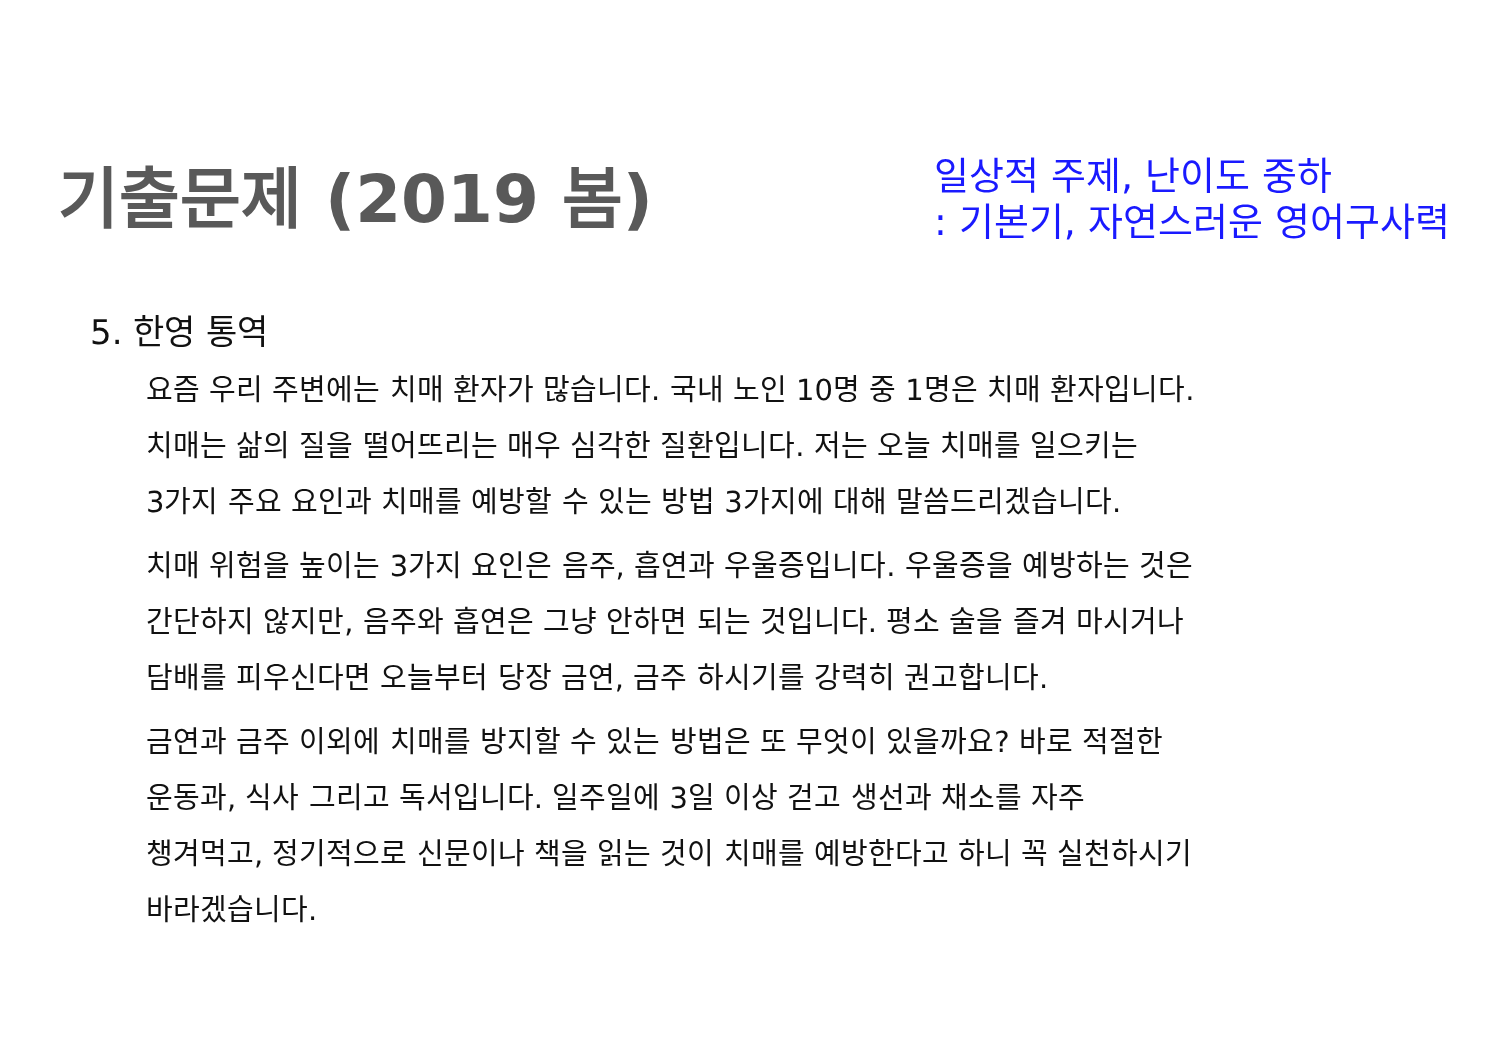기출문제 (2019 봄)
일상적 주제, 난이도 중하
: 기본기, 자연스러운 영어구사력
5. 한영 통역
요즘 우리 주변에는 치매 환자가 많습니다. 국내 노인 10명 중 1명은 치매 환자입니다.
치매는 삶의 질을 떨어뜨리는 매우 심각한 질환입니다. 저는 오늘 치매를 일으키는
3가지 주요 요인과 치매를 예방할 수 있는 방법 3가지에 대해 말씀드리겠습니다.
치매 위험을 높이는 3가지 요인은 음주, 흡연과 우울증입니다. 우울증을 예방하는 것은
간단하지 않지만, 음주와 흡연은 그냥 안하면 되는 것입니다. 평소 술을 즐겨 마시거나
담배를 피우신다면 오늘부터 당장 금연, 금주 하시기를 강력히 권고합니다.
금연과 금주 이외에 치매를 방지할 수 있는 방법은 또 무엇이 있을까요? 바로 적절한
운동과, 식사 그리고 독서입니다. 일주일에 3일 이상 걷고 생선과 채소를 자주
챙겨먹고, 정기적으로 신문이나 책을 읽는 것이 치매를 예방한다고 하니 꼭 실천하시기
바라겠습니다.